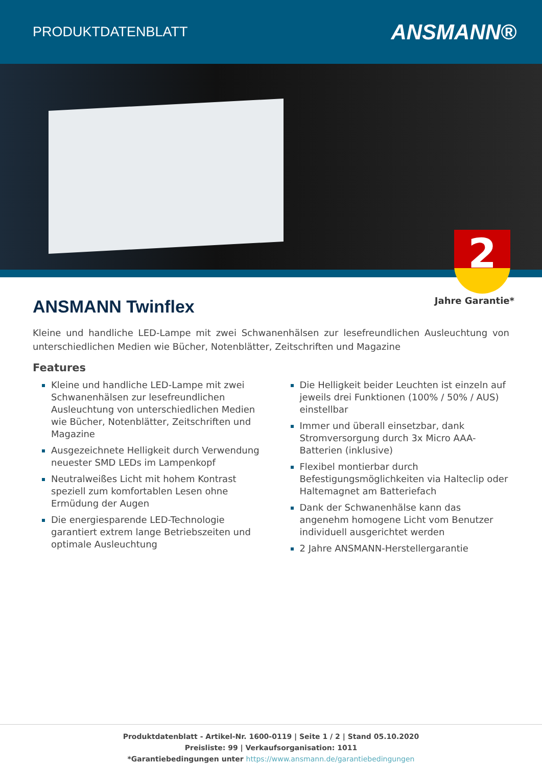PRODUKTDATENBLATT
ANSMANN®
2
Jahre Garantie*
ANSMANN Twinflex
Kleine und handliche LED-Lampe mit zwei Schwanenhälsen zur lesefreundlichen Ausleuchtung von unterschiedlichen Medien wie Bücher, Notenblätter, Zeitschriften und Magazine
Features
Kleine und handliche LED-Lampe mit zwei Schwanenhälsen zur lesefreundlichen Ausleuchtung von unterschiedlichen Medien wie Bücher, Notenblätter, Zeitschriften und Magazine
Ausgezeichnete Helligkeit durch Verwendung neuester SMD LEDs im Lampenkopf
Neutralweißes Licht mit hohem Kontrast speziell zum komfortablen Lesen ohne Ermüdung der Augen
Die energiesparende LED-Technologie garantiert extrem lange Betriebszeiten und optimale Ausleuchtung
Die Helligkeit beider Leuchten ist einzeln auf jeweils drei Funktionen (100% / 50% / AUS) einstellbar
Immer und überall einsetzbar, dank Stromversorgung durch 3x Micro AAA-Batterien (inklusive)
Flexibel montierbar durch Befestigungsmöglichkeiten via Halteclip oder Haltemagnet am Batteriefach
Dank der Schwanenhälse kann das angenehm homogene Licht vom Benutzer individuell ausgerichtet werden
2 Jahre ANSMANN-Herstellergarantie
Produktdatenblatt - Artikel-Nr. 1600-0119 | Seite 1 / 2 | Stand 05.10.2020
Preisliste: 99 | Verkaufsorganisation: 1011
*Garantiebedingungen unter https://www.ansmann.de/garantiebedingungen